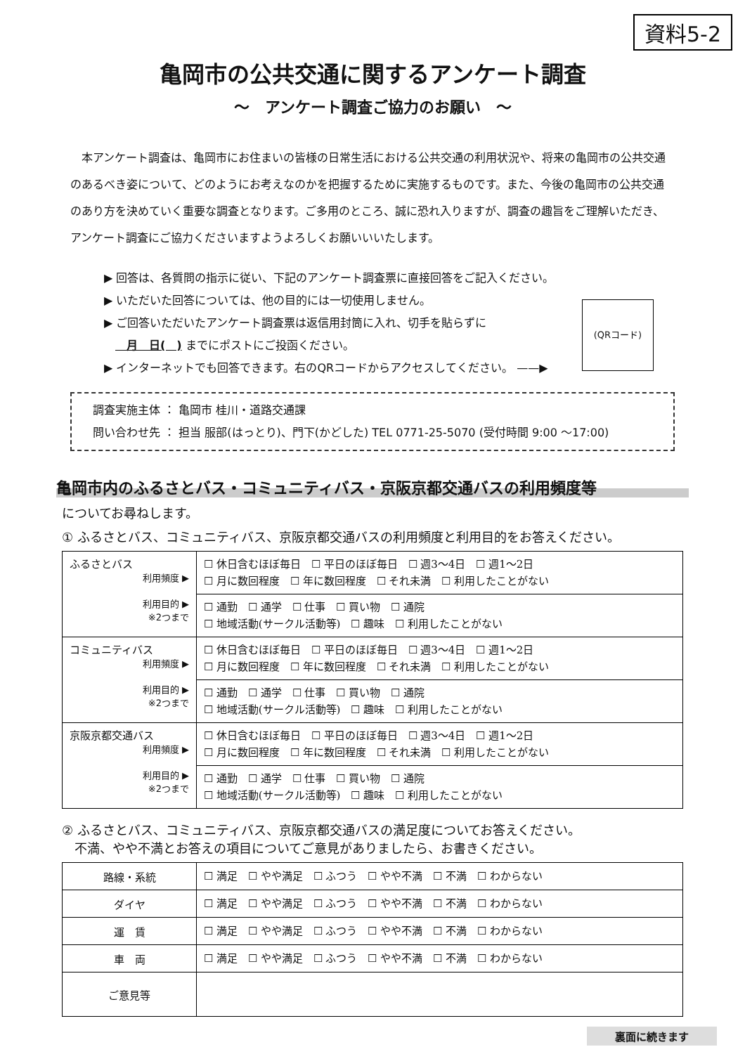資料5-2
亀岡市の公共交通に関するアンケート調査
～　アンケート調査ご協力のお願い　～
本アンケート調査は、亀岡市にお住まいの皆様の日常生活における公共交通の利用状況や、将来の亀岡市の公共交通のあるべき姿について、どのようにお考えなのかを把握するために実施するものです。また、今後の亀岡市の公共交通のあり方を決めていく重要な調査となります。ご多用のところ、誠に恐れ入りますが、調査の趣旨をご理解いただき、アンケート調査にご協力くださいますようよろしくお願いいいたします。
▶ 回答は、各質問の指示に従い、下記のアンケート調査票に直接回答をご記入ください。
▶ いただいた回答については、他の目的には一切使用しません。
▶ ご回答いただいたアンケート調査票は返信用封筒に入れ、切手を貼らずに
  月　日(　) までにポストにご投函ください。
▶ インターネットでも回答できます。右のQRコードからアクセスしてください。 ——▶
(QRコード)
調査実施主体 ： 亀岡市 桂川・道路交通課
問い合わせ先 ： 担当 服部(はっとり)、門下(かどした) TEL 0771-25-5070 (受付時間 9:00 ～17:00)
亀岡市内のふるさとバス・コミュニティバス・京阪京都交通バスの利用頻度等
についてお尋ねします。
① ふるさとバス、コミュニティバス、京阪京都交通バスの利用頻度と利用目的をお答えください。
| ふるさとバス 利用頻度 ▶ 利用目的 ▶ ※2つまで | ☐ 休日含むほぼ毎日 ☐ 平日のほぼ毎日 ☐ 週3～4日 ☐ 週1～2日 ☐ 月に数回程度 ☐ 年に数回程度 ☐ それ未満 ☐ 利用したことがない |
| | ☐ 通勤 ☐ 通学 ☐ 仕事 ☐ 買い物 ☐ 通院 ☐ 地域活動(サークル活動等) ☐ 趣味 ☐ 利用したことがない |
| コミュニティバス 利用頻度 ▶ 利用目的 ▶ ※2つまで | ☐ 休日含むほぼ毎日 ☐ 平日のほぼ毎日 ☐ 週3～4日 ☐ 週1～2日 ☐ 月に数回程度 ☐ 年に数回程度 ☐ それ未満 ☐ 利用したことがない |
| | ☐ 通勤 ☐ 通学 ☐ 仕事 ☐ 買い物 ☐ 通院 ☐ 地域活動(サークル活動等) ☐ 趣味 ☐ 利用したことがない |
| 京阪京都交通バス 利用頻度 ▶ 利用目的 ▶ ※2つまで | ☐ 休日含むほぼ毎日 ☐ 平日のほぼ毎日 ☐ 週3～4日 ☐ 週1～2日 ☐ 月に数回程度 ☐ 年に数回程度 ☐ それ未満 ☐ 利用したことがない |
| | ☐ 通勤 ☐ 通学 ☐ 仕事 ☐ 買い物 ☐ 通院 ☐ 地域活動(サークル活動等) ☐ 趣味 ☐ 利用したことがない |
② ふるさとバス、コミュニティバス、京阪京都交通バスの満足度についてお答えください。
 不満、やや不満とお答えの項目についてご意見がありましたら、お書きください。
| 路線・系統 | ☐ 満足 ☐ やや満足 ☐ ふつう ☐ やや不満 ☐ 不満 ☐ わからない |
| ダイヤ | ☐ 満足 ☐ やや満足 ☐ ふつう ☐ やや不満 ☐ 不満 ☐ わからない |
| 運 賃 | ☐ 満足 ☐ やや満足 ☐ ふつう ☐ やや不満 ☐ 不満 ☐ わからない |
| 車 両 | ☐ 満足 ☐ やや満足 ☐ ふつう ☐ やや不満 ☐ 不満 ☐ わからない |
| ご意見等 | |
裏面に続きます